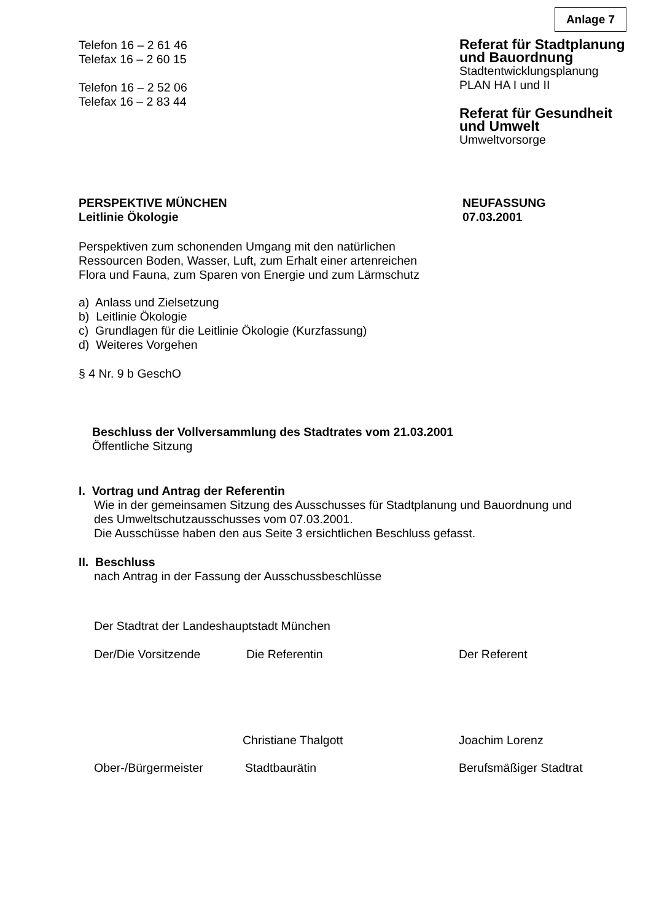Anlage 7
Telefon 16 – 2 61 46
Telefax 16 – 2 60 15
Telefon 16 – 2 52 06
Telefax 16 – 2 83 44
Referat für Stadtplanung
und Bauordnung
Stadtentwicklungsplanung
PLAN HA I und II
Referat für Gesundheit
und Umwelt
Umweltvorsorge
PERSPEKTIVE MÜNCHEN
Leitlinie Ökologie
NEUFASSUNG
07.03.2001
Perspektiven zum schonenden Umgang mit den natürlichen
Ressourcen Boden, Wasser, Luft, zum Erhalt einer artenreichen
Flora und Fauna, zum Sparen von Energie und zum Lärmschutz
a) Anlass und Zielsetzung
b) Leitlinie Ökologie
c) Grundlagen für die Leitlinie Ökologie (Kurzfassung)
d) Weiteres Vorgehen
§ 4 Nr. 9 b GeschO
Beschluss der Vollversammlung des Stadtrates vom 21.03.2001
Öffentliche Sitzung
I. Vortrag und Antrag der Referentin
Wie in der gemeinsamen Sitzung des Ausschusses für Stadtplanung und Bauordnung und
des Umweltschutzausschusses vom 07.03.2001.
Die Ausschüsse haben den aus Seite 3 ersichtlichen Beschluss gefasst.
II. Beschluss
nach Antrag in der Fassung der Ausschussbeschlüsse
Der Stadtrat der Landeshauptstadt München
Der/Die Vorsitzende Die Referentin Der Referent
Christiane Thalgott Joachim Lorenz
Ober-/Bürgermeister Stadtbaurätin Berufsmäßiger Stadtrat